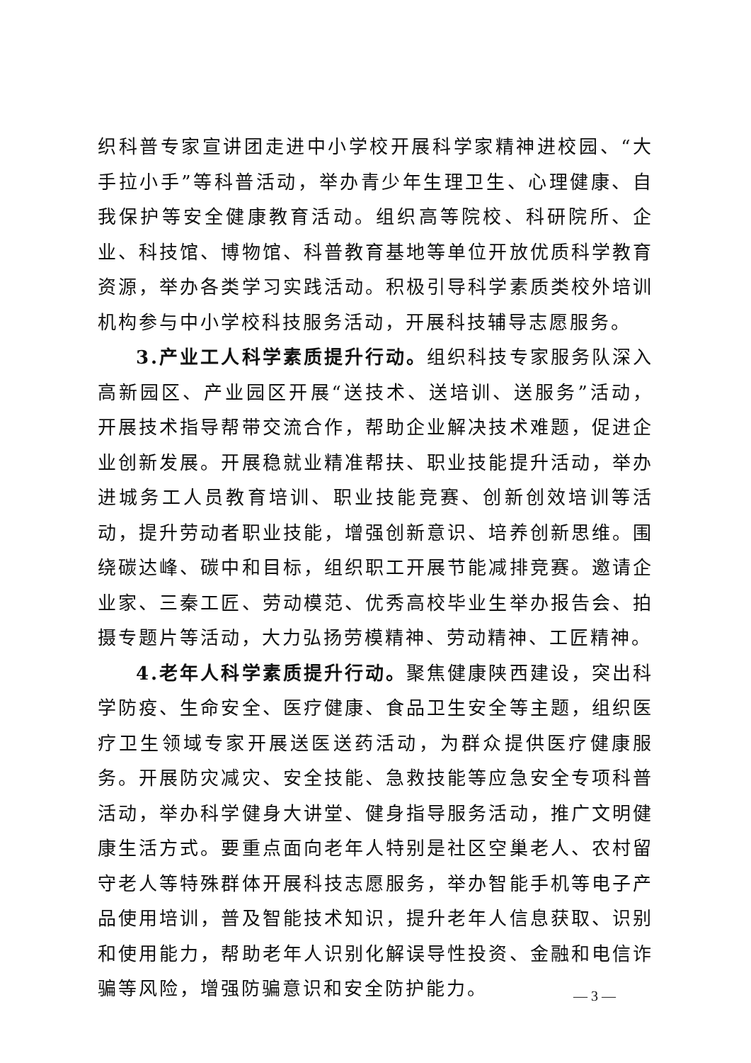织科普专家宣讲团走进中小学校开展科学家精神进校园、“大手拉小手”等科普活动，举办青少年生理卫生、心理健康、自我保护等安全健康教育活动。组织高等院校、科研院所、企业、科技馆、博物馆、科普教育基地等单位开放优质科学教育资源，举办各类学习实践活动。积极引导科学素质类校外培训机构参与中小学校科技服务活动，开展科技辅导志愿服务。
3.产业工人科学素质提升行动。组织科技专家服务队深入高新园区、产业园区开展“送技术、送培训、送服务”活动，开展技术指导帮带交流合作，帮助企业解决技术难题，促进企业创新发展。开展稳就业精准帮扶、职业技能提升活动，举办进城务工人员教育培训、职业技能竞赛、创新创效培训等活动，提升劳动者职业技能，增强创新意识、培养创新思维。围绕碳达峰、碳中和目标，组织职工开展节能减排竞赛。邀请企业家、三秦工匠、劳动模范、优秀高校毕业生举办报告会、拍摄专题片等活动，大力弘扬劳模精神、劳动精神、工匠精神。
4.老年人科学素质提升行动。聚焦健康陕西建设，突出科学防疫、生命安全、医疗健康、食品卫生安全等主题，组织医疗卫生领域专家开展送医送药活动，为群众提供医疗健康服务。开展防灾减灾、安全技能、急救技能等应急安全专项科普活动，举办科学健身大讲堂、健身指导服务活动，推广文明健康生活方式。要重点面向老年人特别是社区空巢老人、农村留守老人等特殊群体开展科技志愿服务，举办智能手机等电子产品使用培训，普及智能技术知识，提升老年人信息获取、识别和使用能力，帮助老年人识别化解误导性投资、金融和电信诈骗等风险，增强防骗意识和安全防护能力。
— 3 —